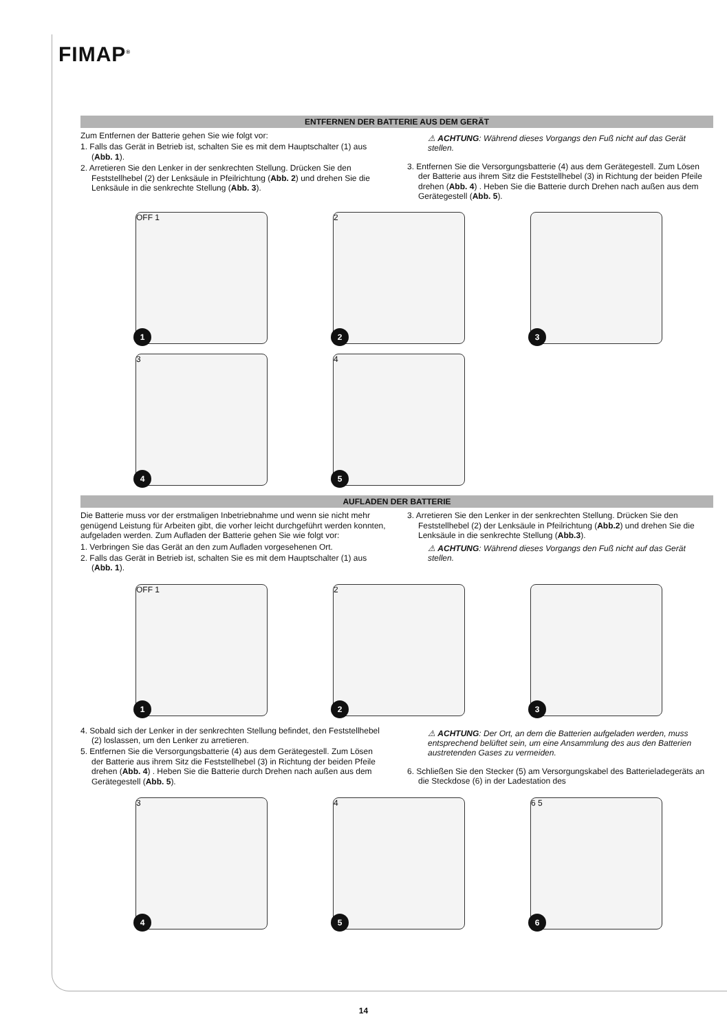FIMAP<sup>®</sup>
ENTFERNEN DER BATTERIE AUS DEM GERÄT
Zum Entfernen der Batterie gehen Sie wie folgt vor:
1. Falls das Gerät in Betrieb ist, schalten Sie es mit dem Hauptschalter (1) aus (Abb. 1).
2. Arretieren Sie den Lenker in der senkrechten Stellung. Drücken Sie den Feststellhebel (2) der Lenksäule in Pfeilrichtung (Abb. 2) und drehen Sie die Lenksäule in die senkrechte Stellung (Abb. 3).
⚠ ACHTUNG: Während dieses Vorgangs den Fuß nicht auf das Gerät stellen.
3. Entfernen Sie die Versorgungsbatterie (4) aus dem Gerätegestell. Zum Lösen der Batterie aus ihrem Sitz die Feststellhebel (3) in Richtung der beiden Pfeile drehen (Abb. 4) . Heben Sie die Batterie durch Drehen nach außen aus dem Gerätegestell (Abb. 5).
OFF 1
1
2
2
3
3
4
4
5
AUFLADEN DER BATTERIE
Die Batterie muss vor der erstmaligen Inbetriebnahme und wenn sie nicht mehr genügend Leistung für Arbeiten gibt, die vorher leicht durchgeführt werden konnten, aufgeladen werden. Zum Aufladen der Batterie gehen Sie wie folgt vor:
1. Verbringen Sie das Gerät an den zum Aufladen vorgesehenen Ort.
2. Falls das Gerät in Betrieb ist, schalten Sie es mit dem Hauptschalter (1) aus (Abb. 1).
3. Arretieren Sie den Lenker in der senkrechten Stellung. Drücken Sie den Feststellhebel (2) der Lenksäule in Pfeilrichtung (Abb.2) und drehen Sie die Lenksäule in die senkrechte Stellung (Abb.3).
⚠ ACHTUNG: Während dieses Vorgangs den Fuß nicht auf das Gerät stellen.
OFF 1
1
2
2
3
4. Sobald sich der Lenker in der senkrechten Stellung befindet, den Feststellhebel (2) loslassen, um den Lenker zu arretieren.
5. Entfernen Sie die Versorgungsbatterie (4) aus dem Gerätegestell. Zum Lösen der Batterie aus ihrem Sitz die Feststellhebel (3) in Richtung der beiden Pfeile drehen (Abb. 4) . Heben Sie die Batterie durch Drehen nach außen aus dem Gerätegestell (Abb. 5).
⚠ ACHTUNG: Der Ort, an dem die Batterien aufgeladen werden, muss entsprechend belüftet sein, um eine Ansammlung des aus den Batterien austretenden Gases zu vermeiden.
6. Schließen Sie den Stecker (5) am Versorgungskabel des Batterieladegeräts an die Steckdose (6) in der Ladestation des
3
4
4
5
6 5
6
14